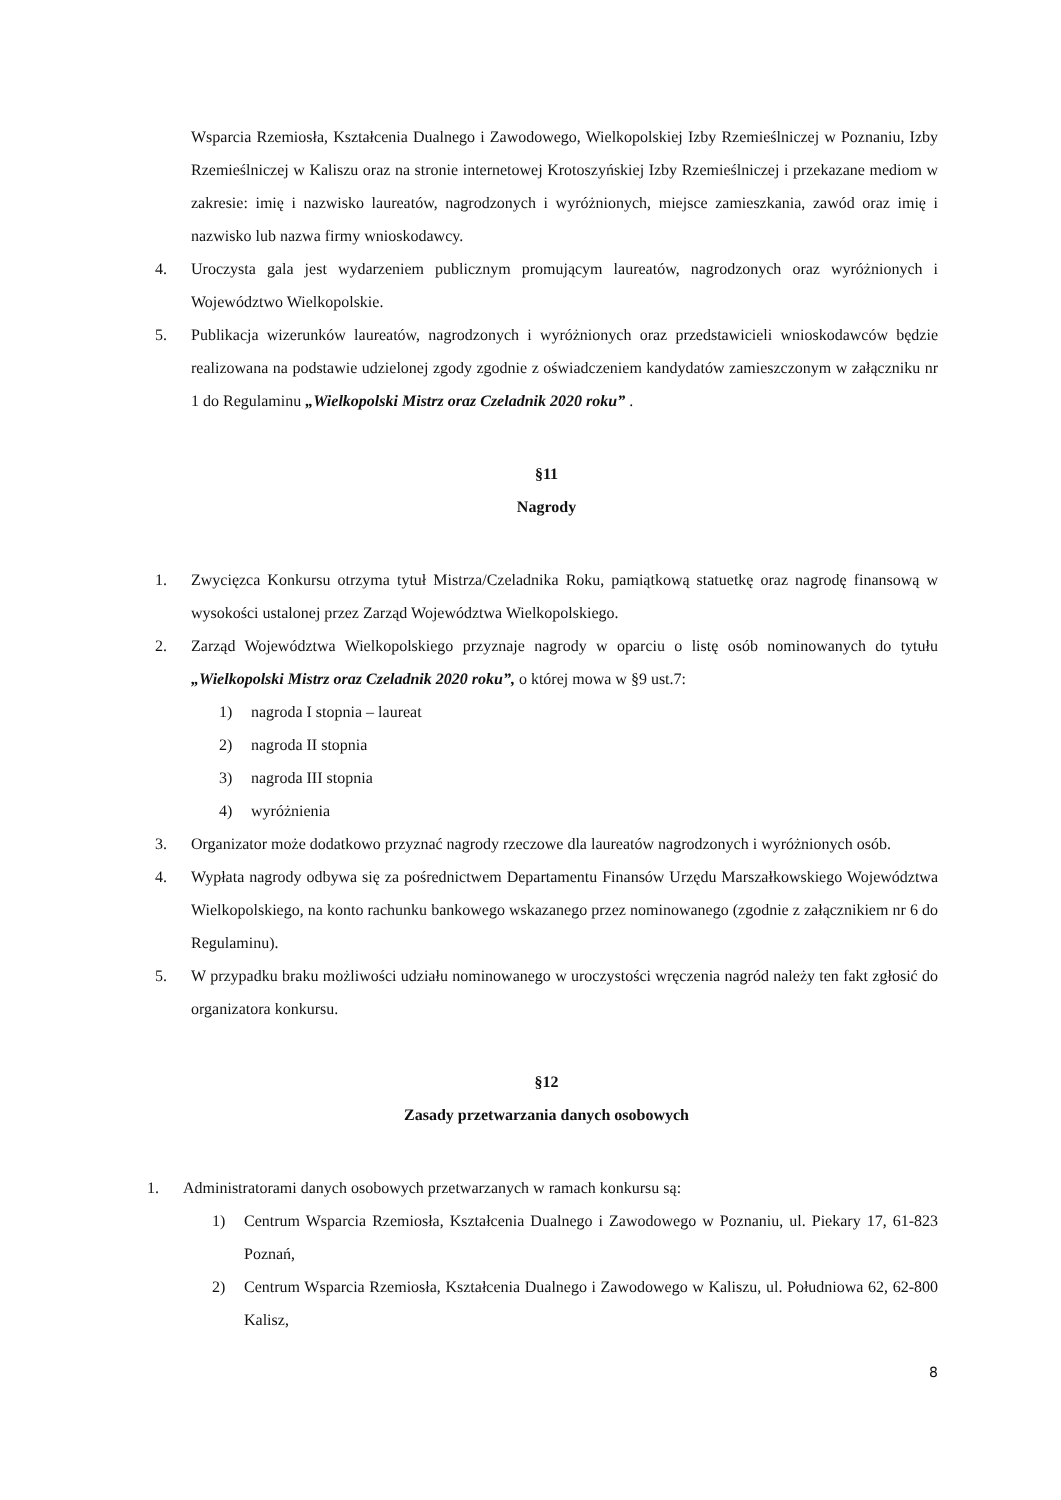Wsparcia Rzemiosła, Kształcenia Dualnego i Zawodowego, Wielkopolskiej Izby Rzemieślniczej w Poznaniu, Izby Rzemieślniczej w Kaliszu oraz na stronie internetowej Krotoszyńskiej Izby Rzemieślniczej i przekazane mediom w zakresie: imię i nazwisko laureatów, nagrodzonych i wyróżnionych, miejsce zamieszkania, zawód oraz imię i nazwisko lub nazwa firmy wnioskodawcy.
4. Uroczysta gala jest wydarzeniem publicznym promującym laureatów, nagrodzonych oraz wyróżnionych i Województwo Wielkopolskie.
5. Publikacja wizerunków laureatów, nagrodzonych i wyróżnionych oraz przedstawicieli wnioskodawców będzie realizowana na podstawie udzielonej zgody zgodnie z oświadczeniem kandydatów zamieszczonym w załączniku nr 1 do Regulaminu „Wielkopolski Mistrz oraz Czeladnik 2020 roku” .
§11
Nagrody
1. Zwycięzca Konkursu otrzyma tytuł Mistrza/Czeladnika Roku, pamiątkową statuetkę oraz nagrodę finansową w wysokości ustalonej przez Zarząd Województwa Wielkopolskiego.
2. Zarząd Województwa Wielkopolskiego przyznaje nagrody w oparciu o listę osób nominowanych do tytułu „Wielkopolski Mistrz oraz Czeladnik 2020 roku”, o której mowa w §9 ust.7:
1) nagroda I stopnia – laureat
2) nagroda II stopnia
3) nagroda III stopnia
4) wyróżnienia
3. Organizator może dodatkowo przyznać nagrody rzeczowe dla laureatów nagrodzonych i wyróżnionych osób.
4. Wypłata nagrody odbywa się za pośrednictwem Departamentu Finansów Urzędu Marszałkowskiego Województwa Wielkopolskiego, na konto rachunku bankowego wskazanego przez nominowanego (zgodnie z załącznikiem nr 6 do Regulaminu).
5. W przypadku braku możliwości udziału nominowanego w uroczystości wręczenia nagród należy ten fakt zgłosić do organizatora konkursu.
§12
Zasady przetwarzania danych osobowych
1. Administratorami danych osobowych przetwarzanych w ramach konkursu są:
1) Centrum Wsparcia Rzemiosła, Kształcenia Dualnego i Zawodowego w Poznaniu, ul. Piekary 17, 61-823 Poznań,
2) Centrum Wsparcia Rzemiosła, Kształcenia Dualnego i Zawodowego w Kaliszu, ul. Południowa 62, 62-800 Kalisz,
8